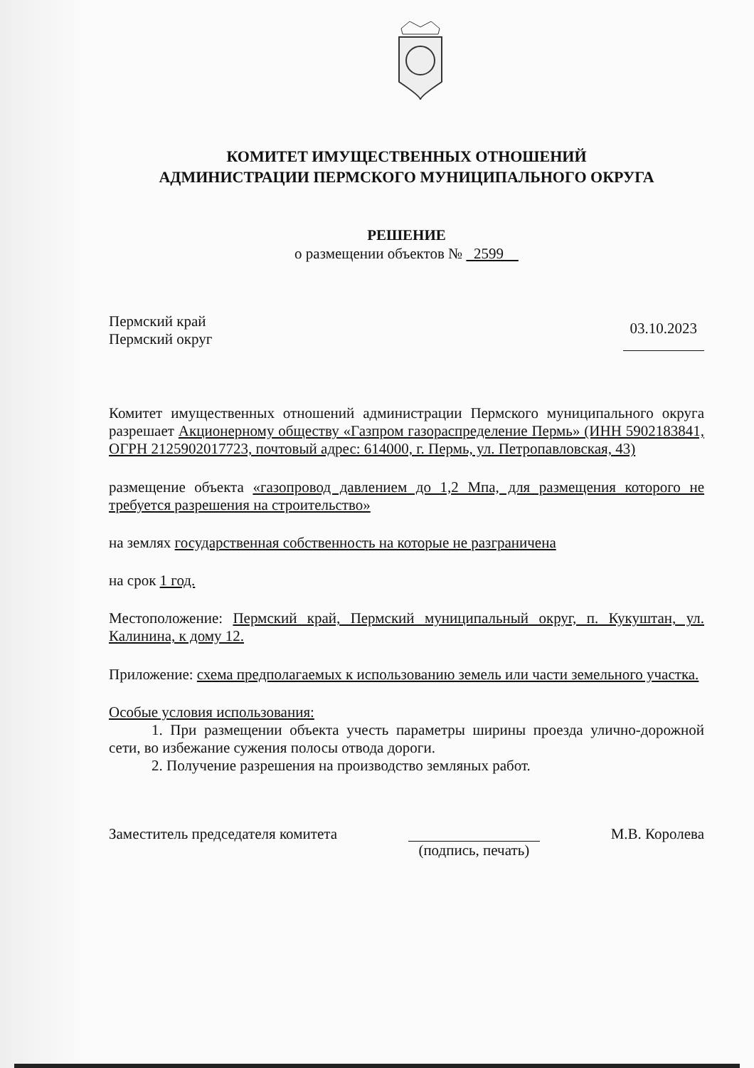КОМИТЕТ ИМУЩЕСТВЕННЫХ ОТНОШЕНИЙ
АДМИНИСТРАЦИИ ПЕРМСКОГО МУНИЦИПАЛЬНОГО ОКРУГА
РЕШЕНИЕ
о размещении объектов № 2599
Пермский край
Пермский округ
03.10.2023
Комитет имущественных отношений администрации Пермского муниципального округа разрешает Акционерному обществу «Газпром газораспределение Пермь» (ИНН 5902183841, ОГРН 2125902017723, почтовый адрес: 614000, г. Пермь, ул. Петропавловская, 43)
размещение объекта «газопровод давлением до 1,2 Мпа, для размещения которого не требуется разрешения на строительство»
на землях государственная собственность на которые не разграничена
на срок 1 год.
Местоположение: Пермский край, Пермский муниципальный округ, п. Кукуштан, ул. Калинина, к дому 12.
Приложение: схема предполагаемых к использованию земель или части земельного участка.
Особые условия использования:
1. При размещении объекта учесть параметры ширины проезда улично-дорожной сети, во избежание сужения полосы отвода дороги.
2. Получение разрешения на производство земляных работ.
Заместитель председателя комитета
(подпись, печать) М.В. Королева